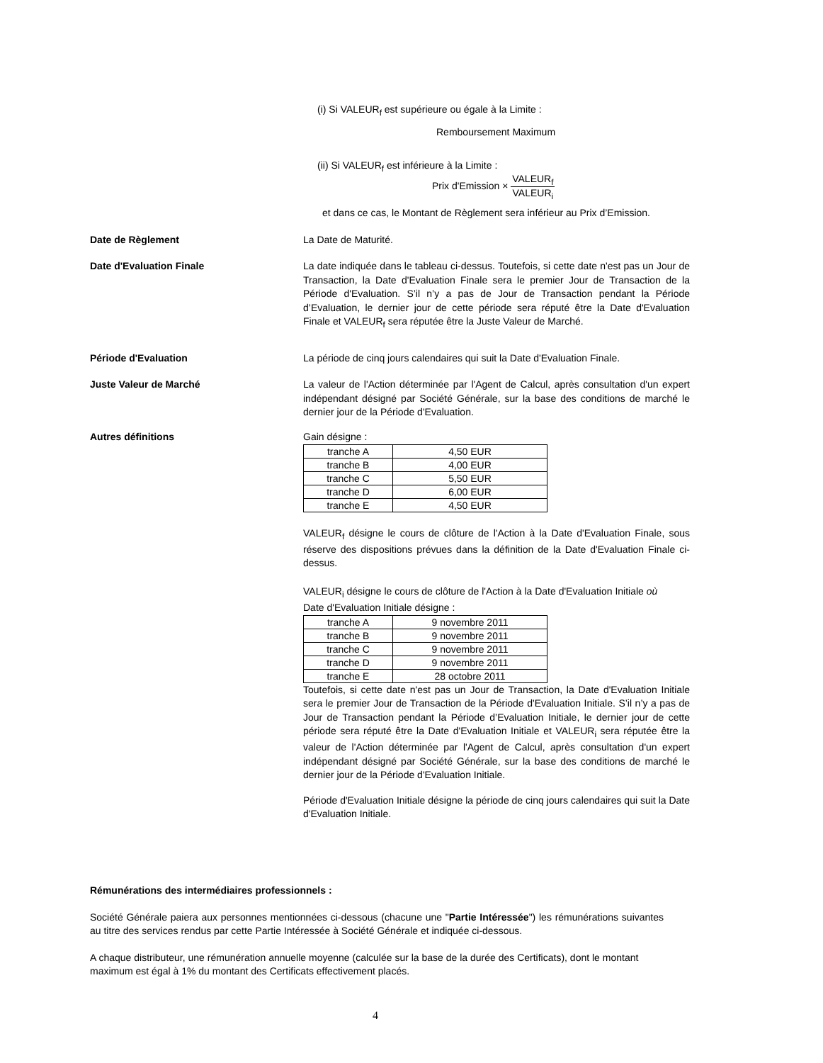(i) Si VALEUR<sub>f</sub> est supérieure ou égale à la Limite :
Remboursement Maximum
(ii) Si VALEUR<sub>f</sub> est inférieure à la Limite :
Prix d'Emission × VALEUR<sub>f</sub> VALEUR<sub>i</sub>
et dans ce cas, le Montant de Règlement sera inférieur au Prix d’Emission.
Date de Règlement La Date de Maturité.
Date d'Evaluation Finale La date indiquée dans le tableau ci-dessus. Toutefois, si cette date n'est pas un Jour de Transaction, la Date d'Evaluation Finale sera le premier Jour de Transaction de la Période d'Evaluation. S’il n’y a pas de Jour de Transaction pendant la Période d’Evaluation, le dernier jour de cette période sera réputé être la Date d'Evaluation Finale et VALEUR<sub>f</sub> sera réputée être la Juste Valeur de Marché.
Période d'Evaluation La période de cinq jours calendaires qui suit la Date d'Evaluation Finale.
Juste Valeur de Marché La valeur de l'Action déterminée par l'Agent de Calcul, après consultation d'un expert indépendant désigné par Société Générale, sur la base des conditions de marché le dernier jour de la Période d'Evaluation.
Autres définitions Gain désigne :
| tranche A | 4,50 EUR |
| tranche B | 4,00 EUR |
| tranche C | 5,50 EUR |
| tranche D | 6,00 EUR |
| tranche E | 4,50 EUR |
VALEUR<sub>f</sub> désigne le cours de clôture de l'Action à la Date d'Evaluation Finale, sous réserve des dispositions prévues dans la définition de la Date d'Evaluation Finale ci-dessus.
VALEUR<sub>i</sub> désigne le cours de clôture de l'Action à la Date d'Evaluation Initiale où
Date d'Evaluation Initiale désigne :
| tranche A | 9 novembre 2011 |
| tranche B | 9 novembre 2011 |
| tranche C | 9 novembre 2011 |
| tranche D | 9 novembre 2011 |
| tranche E | 28 octobre 2011 |
Toutefois, si cette date n'est pas un Jour de Transaction, la Date d'Evaluation Initiale sera le premier Jour de Transaction de la Période d'Evaluation Initiale. S’il n’y a pas de Jour de Transaction pendant la Période d’Evaluation Initiale, le dernier jour de cette période sera réputé être la Date d'Evaluation Initiale et VALEUR<sub>i</sub> sera réputée être la valeur de l'Action déterminée par l'Agent de Calcul, après consultation d'un expert indépendant désigné par Société Générale, sur la base des conditions de marché le dernier jour de la Période d'Evaluation Initiale.
Période d'Evaluation Initiale désigne la période de cinq jours calendaires qui suit la Date d'Evaluation Initiale.
Rémunérations des intermédiaires professionnels :
Société Générale paiera aux personnes mentionnées ci-dessous (chacune une "Partie Intéressée") les rémunérations suivantes au titre des services rendus par cette Partie Intéressée à Société Générale et indiquée ci-dessous.
A chaque distributeur, une rémunération annuelle moyenne (calculée sur la base de la durée des Certificats), dont le montant maximum est égal à 1% du montant des Certificats effectivement placés.
4